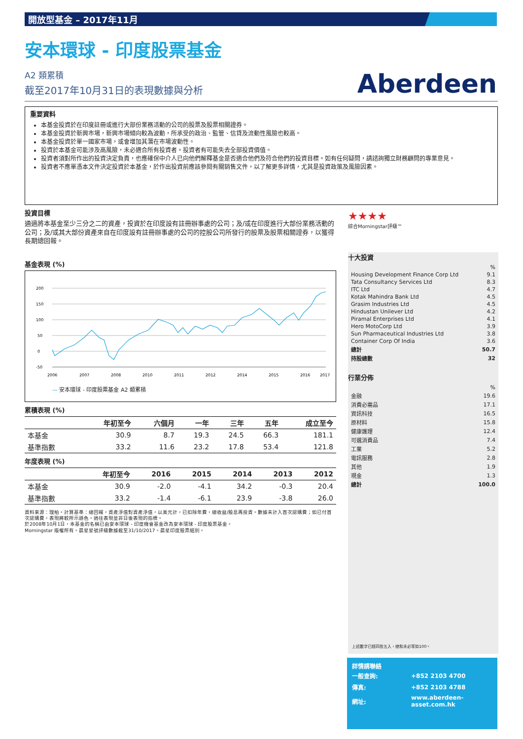開放型基金 – 2017年11月
安本環球 - 印度股票基金
A2 類累積
截至2017年10月31日的表現數據與分析
重要資料
本基金投資於在印度註冊或進行大部份業務活動的公司的股票及股票相關證券。
本基金投資於新興市場，新興市場傾向較為波動，所承受的政治、監管、信貸及流動性風險也較高。
本基金投資於單一國家市場，或會增加其潛在市場波動性。
投資於本基金可能涉及高風險，未必適合所有投資者。投資者有可能失去全部投資價值。
投資者須對所作出的投資決定負責，也應確保中介人已向他們解釋基金是否適合他們及符合他們的投資目標。如有任何疑問，請諮詢獨立財務顧問的專業意見。
投資者不應單憑本文件決定投資於本基金，於作出投資前應該參閱有關銷售文件，以了解更多詳情，尤其是投資政策及風險因素。
投資目標
通過將本基金至少三分之二的資產，投資於在印度設有註冊辦事處的公司；及/或在印度進行大部份業務活動的公司；及/或其大部份資產來自在印度設有註冊辦事處的公司的控股公司所發行的股票及股票相關證券，以獲得長期總回報。
基金表現 (%)
200
150
100
50
0
-50
2006
2007
2008
2010
2011
2012
2014
2015
2016
2017
— 安本環球 - 印度股票基金 A2 類累積
累積表現 (%)
| | 年初至今 | 六個月 | 一年 | 三年 | 五年 | 成立至今 |
| --- | --- | --- | --- | --- | --- | --- |
| 本基金 | 30.9 | 8.7 | 19.3 | 24.5 | 66.3 | 181.1 |
| 基準指數 | 33.2 | 11.6 | 23.2 | 17.8 | 53.4 | 121.8 |
年度表現 (%)
| | 年初至今 | 2016 | 2015 | 2014 | 2013 | 2012 |
| --- | --- | --- | --- | --- | --- | --- |
| 本基金 | 30.9 | -2.0 | -4.1 | 34.2 | -0.3 | 20.4 |
| 基準指數 | 33.2 | -1.4 | -6.1 | 23.9 | -3.8 | 26.0 |
資料來源：理柏。計算基準：總回報，資產淨值對資產淨值，以美元計，已扣除年費，總收益/股息再投資。數據未計入首次認購費；如已付首次認購費，表現將較所示遜色。過往表現並非日後表現的指標。
於2008年10月1日，本基金的名稱已由安本環球 - 印度機會基金改為安本環球 - 印度股票基金。
Morningstar 版權所有。晨星星號評級數據截至31/10/2017。晨星印度股票組別。
★★★★
綜合Morningstar評級™
十大投資
| | % |
| Housing Development Finance Corp Ltd | 9.1 |
| Tata Consultancy Services Ltd | 8.3 |
| ITC Ltd | 4.7 |
| Kotak Mahindra Bank Ltd | 4.5 |
| Grasim Industries Ltd | 4.5 |
| Hindustan Unilever Ltd | 4.2 |
| Piramal Enterprises Ltd | 4.1 |
| Hero MotoCorp Ltd | 3.9 |
| Sun Pharmaceutical Industries Ltd | 3.8 |
| Container Corp Of India | 3.6 |
| 總計 | 50.7 |
| 持股總數 | 32 |
行業分佈
| | % |
| 金融 | 19.6 |
| 消費必需品 | 17.1 |
| 資訊科技 | 16.5 |
| 原材料 | 15.8 |
| 健康護理 | 12.4 |
| 可選消費品 | 7.4 |
| 工業 | 5.2 |
| 電訊服務 | 2.8 |
| 其他 | 1.9 |
| 現金 | 1.3 |
| 總計 | 100.0 |
上述數字已經四捨五入，總和未必等如100。
Aberdeen
詳情請聯絡
| 一般查詢: | +852 2103 4700 |
| 傳真: | +852 2103 4788 |
| 網址: | www.aberdeen-asset.com.hk |